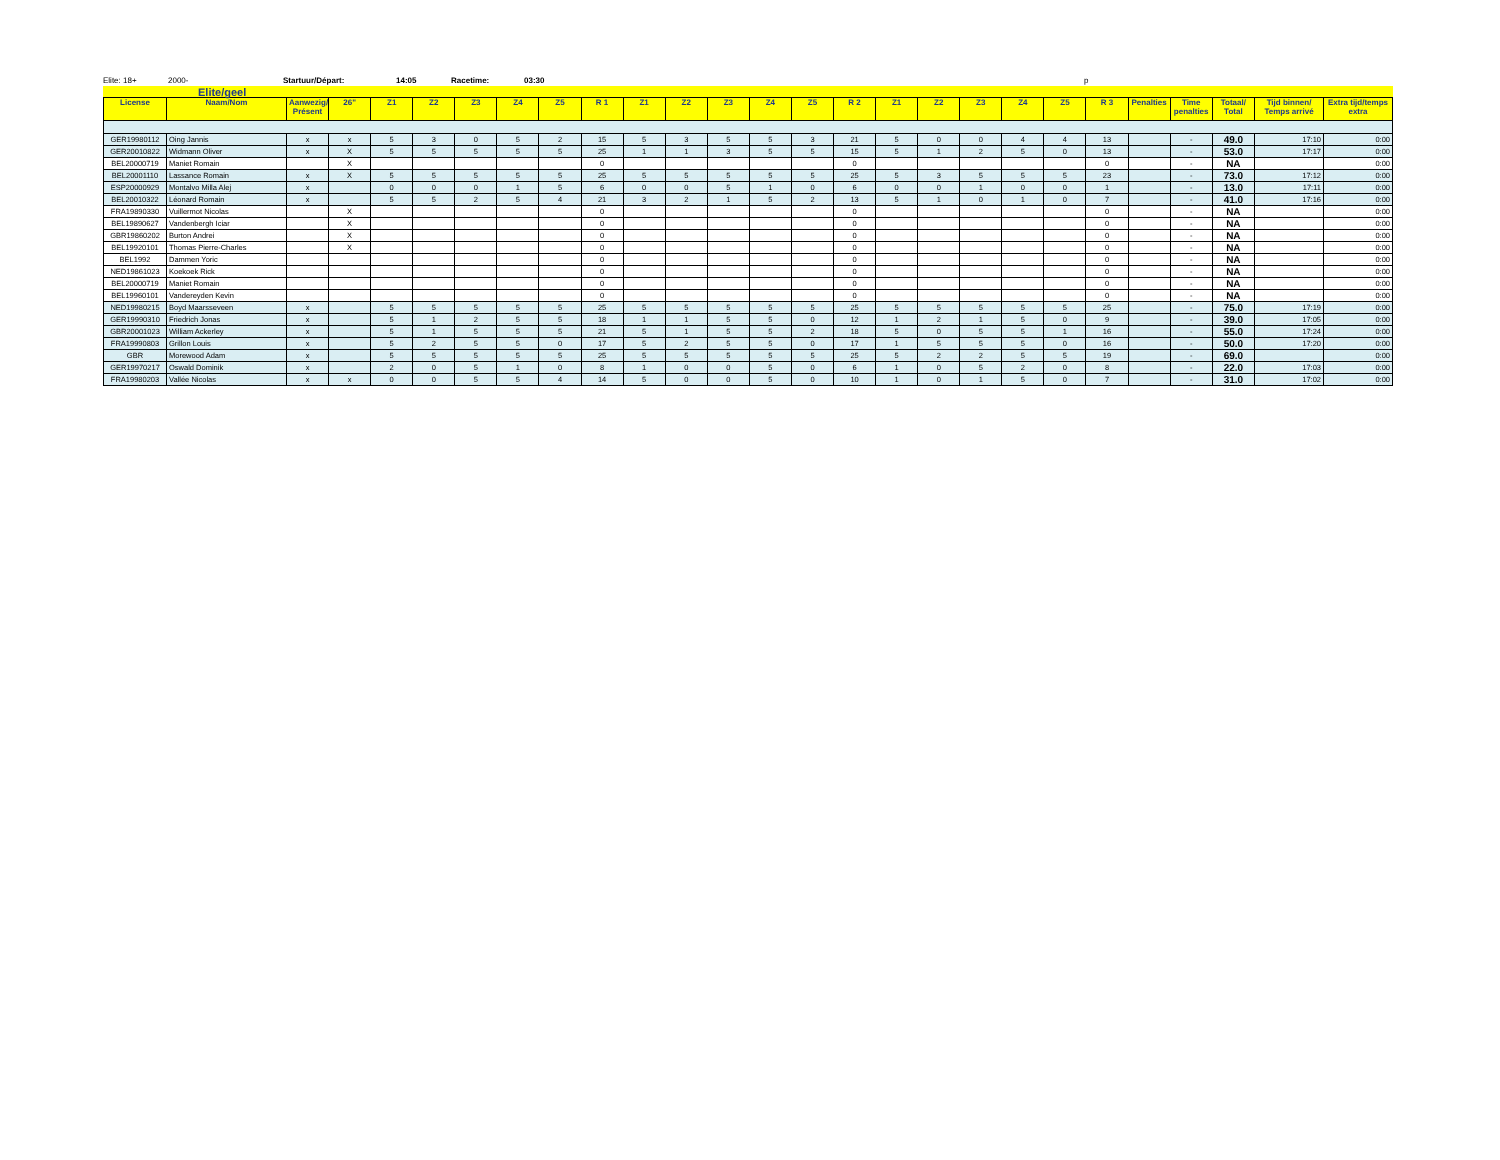Elite: 18+ 2000- Startuur/Départ: 14:05 Racetime: 03:30 p
Elite/geel
| License | Naam/Nom | Aanwezig/ Présent | 26" | Z1 | Z2 | Z3 | Z4 | Z5 | R 1 | Z1 | Z2 | Z3 | Z4 | Z5 | R 2 | Z1 | Z2 | Z3 | Z4 | Z5 | R 3 | Penalties | Time penalties | Totaal/ Total | Tijd binnen/ Temps arrivé | Extra tijd/temps extra |
| --- | --- | --- | --- | --- | --- | --- | --- | --- | --- | --- | --- | --- | --- | --- | --- | --- | --- | --- | --- | --- | --- | --- | --- | --- | --- | --- |
| GER19980112 | Oing Jannis | x | x | 5 | 3 | 0 | 5 | 2 | 15 | 5 | 3 | 5 | 5 | 3 | 21 | 5 | 0 | 0 | 4 | 4 | 13 | | - | 49.0 | 17:10 | 0:00 |
| GER20010822 | Widmann Oliver | x | X | 5 | 5 | 5 | 5 | 5 | 25 | 1 | 1 | 3 | 5 | 5 | 15 | 5 | 1 | 2 | 5 | 0 | 13 | | - | 53.0 | 17:17 | 0:00 |
| BEL20000719 | Maniet Romain | | X | | | | | | 0 | | | | | | 0 | | | | | | 0 | | - | NA | | 0:00 |
| BEL20001110 | Lassance Romain | x | X | 5 | 5 | 5 | 5 | 5 | 25 | 5 | 5 | 5 | 5 | 5 | 25 | 5 | 3 | 5 | 5 | 5 | 23 | | - | 73.0 | 17:12 | 0:00 |
| ESP20000929 | Montalvo Milla Alej | x | | 0 | 0 | 0 | 1 | 5 | 6 | 0 | 0 | 5 | 1 | 0 | 6 | 0 | 0 | 1 | 0 | 0 | 1 | | - | 13.0 | 17:11 | 0:00 |
| BEL20010322 | Léonard Romain | x | | 5 | 5 | 2 | 5 | 4 | 21 | 3 | 2 | 1 | 5 | 2 | 13 | 5 | 1 | 0 | 1 | 0 | 7 | | - | 41.0 | 17:16 | 0:00 |
| FRA19890330 | Vuillermot Nicolas | | X | | | | | | 0 | | | | | | 0 | | | | | | 0 | | - | NA | | 0:00 |
| BEL19890627 | Vandenbergh Iciar | | X | | | | | | 0 | | | | | | 0 | | | | | | 0 | | - | NA | | 0:00 |
| GBR19860202 | Burton Andrei | | X | | | | | | 0 | | | | | | 0 | | | | | | 0 | | - | NA | | 0:00 |
| BEL19920101 | Thomas Pierre-Charles | | X | | | | | | 0 | | | | | | 0 | | | | | | 0 | | - | NA | | 0:00 |
| BEL1992 | Dammen Yoric | | | | | | | | 0 | | | | | | 0 | | | | | | 0 | | - | NA | | 0:00 |
| NED19861023 | Koekoek Rick | | | | | | | | 0 | | | | | | 0 | | | | | | 0 | | - | NA | | 0:00 |
| BEL20000719 | Maniet Romain | | | | | | | | 0 | | | | | | 0 | | | | | | 0 | | - | NA | | 0:00 |
| BEL19960101 | Vandereyden Kevin | | | | | | | | 0 | | | | | | 0 | | | | | | 0 | | - | NA | | 0:00 |
| NED19980215 | Boyd Maarsseveen | x | | 5 | 5 | 5 | 5 | 5 | 25 | 5 | 5 | 5 | 5 | 5 | 25 | 5 | 5 | 5 | 5 | 5 | 25 | | - | 75.0 | 17:19 | 0:00 |
| GER19990310 | Friedrich Jonas | x | | 5 | 1 | 2 | 5 | 5 | 18 | 1 | 1 | 5 | 5 | 0 | 12 | 1 | 2 | 1 | 5 | 0 | 9 | | - | 39.0 | 17:05 | 0:00 |
| GBR20001023 | William Ackerley | x | | 5 | 1 | 5 | 5 | 5 | 21 | 5 | 1 | 5 | 5 | 2 | 18 | 5 | 0 | 5 | 5 | 1 | 16 | | - | 55.0 | 17:24 | 0:00 |
| FRA19990803 | Grillon Louis | x | | 5 | 2 | 5 | 5 | 0 | 17 | 5 | 2 | 5 | 5 | 0 | 17 | 1 | 5 | 5 | 5 | 0 | 16 | | - | 50.0 | 17:20 | 0:00 |
| GBR | Morewood Adam | x | | 5 | 5 | 5 | 5 | 5 | 25 | 5 | 5 | 5 | 5 | 5 | 25 | 5 | 2 | 2 | 5 | 5 | 19 | | - | 69.0 | | 0:00 |
| GER19970217 | Oswald Dominik | x | | 2 | 0 | 5 | 1 | 0 | 8 | 1 | 0 | 0 | 5 | 0 | 6 | 1 | 0 | 5 | 2 | 0 | 8 | | - | 22.0 | 17:03 | 0:00 |
| FRA19980203 | Vallée Nicolas | x | x | 0 | 0 | 5 | 5 | 4 | 14 | 5 | 0 | 0 | 5 | 0 | 10 | 1 | 0 | 1 | 5 | 0 | 7 | | - | 31.0 | 17:02 | 0:00 |